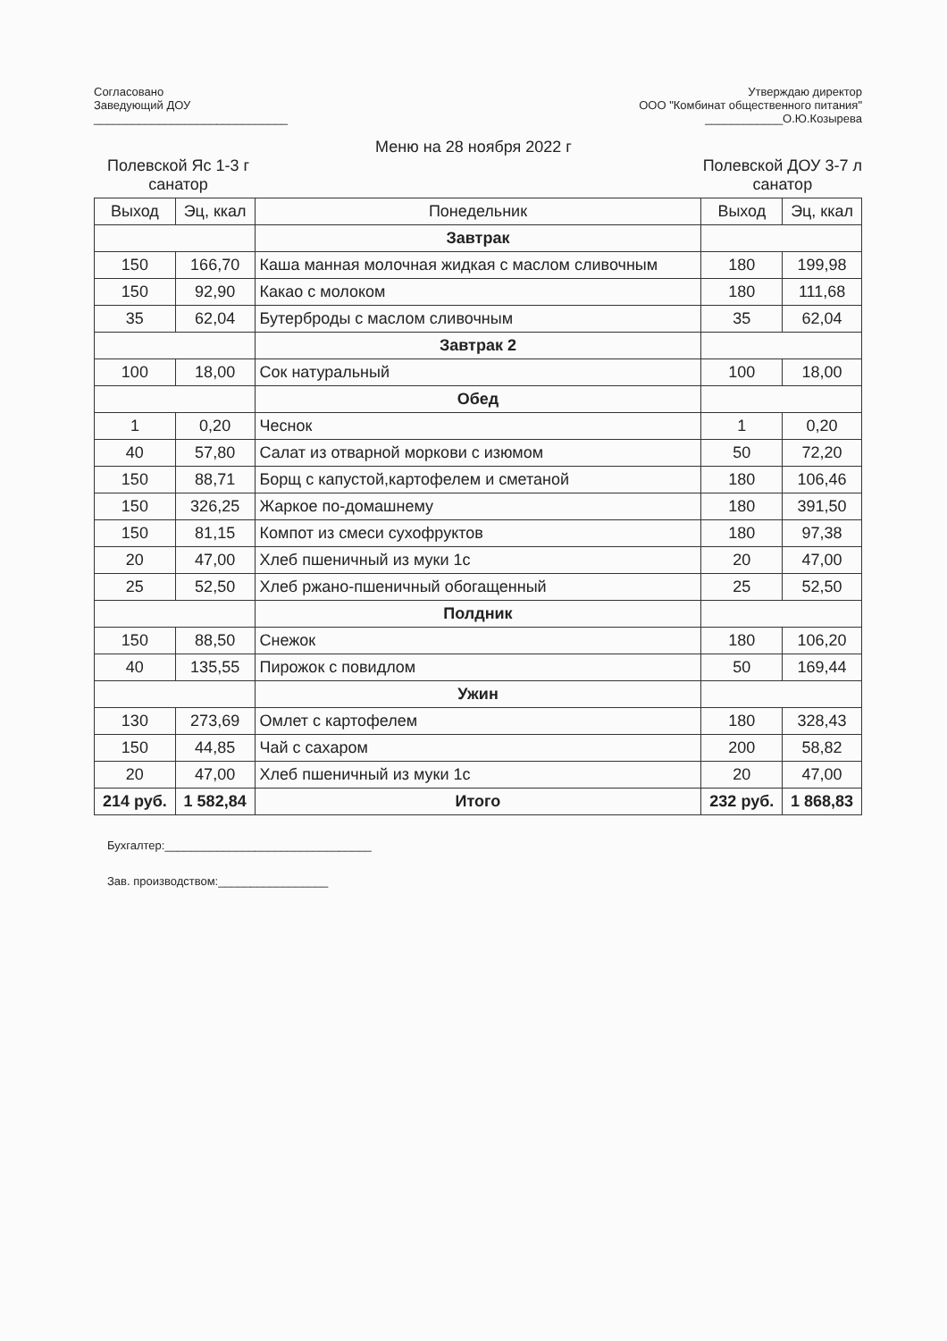Согласовано
Заведующий ДОУ
______________________________
Утверждаю директор
ООО "Комбинат общественного питания"
____________О.Ю.Козырева
Меню на 28 ноября 2022 г
Полевской Яс 1-3 г
санатор
Полевской ДОУ 3-7 л
санатор
| Выход | Эц, ккал | Понедельник | Выход | Эц, ккал |
| --- | --- | --- | --- | --- |
| | | Завтрак | | |
| 150 | 166,70 | Каша манная молочная жидкая с маслом сливочным | 180 | 199,98 |
| 150 | 92,90 | Какао с молоком | 180 | 111,68 |
| 35 | 62,04 | Бутерброды с маслом сливочным | 35 | 62,04 |
| | | Завтрак 2 | | |
| 100 | 18,00 | Сок натуральный | 100 | 18,00 |
| | | Обед | | |
| 1 | 0,20 | Чеснок | 1 | 0,20 |
| 40 | 57,80 | Салат из отварной моркови с изюмом | 50 | 72,20 |
| 150 | 88,71 | Борщ с капустой,картофелем и сметаной | 180 | 106,46 |
| 150 | 326,25 | Жаркое по-домашнему | 180 | 391,50 |
| 150 | 81,15 | Компот из смеси сухофруктов | 180 | 97,38 |
| 20 | 47,00 | Хлеб пшеничный из муки 1с | 20 | 47,00 |
| 25 | 52,50 | Хлеб ржано-пшеничный обогащенный | 25 | 52,50 |
| | | Полдник | | |
| 150 | 88,50 | Снежок | 180 | 106,20 |
| 40 | 135,55 | Пирожок с повидлом | 50 | 169,44 |
| | | Ужин | | |
| 130 | 273,69 | Омлет с картофелем | 180 | 328,43 |
| 150 | 44,85 | Чай с сахаром | 200 | 58,82 |
| 20 | 47,00 | Хлеб пшеничный из муки 1с | 20 | 47,00 |
| 214 руб. | 1 582,84 | Итого | 232 руб. | 1 868,83 |
Бухгалтер:________________________________
Зав. производством:_________________